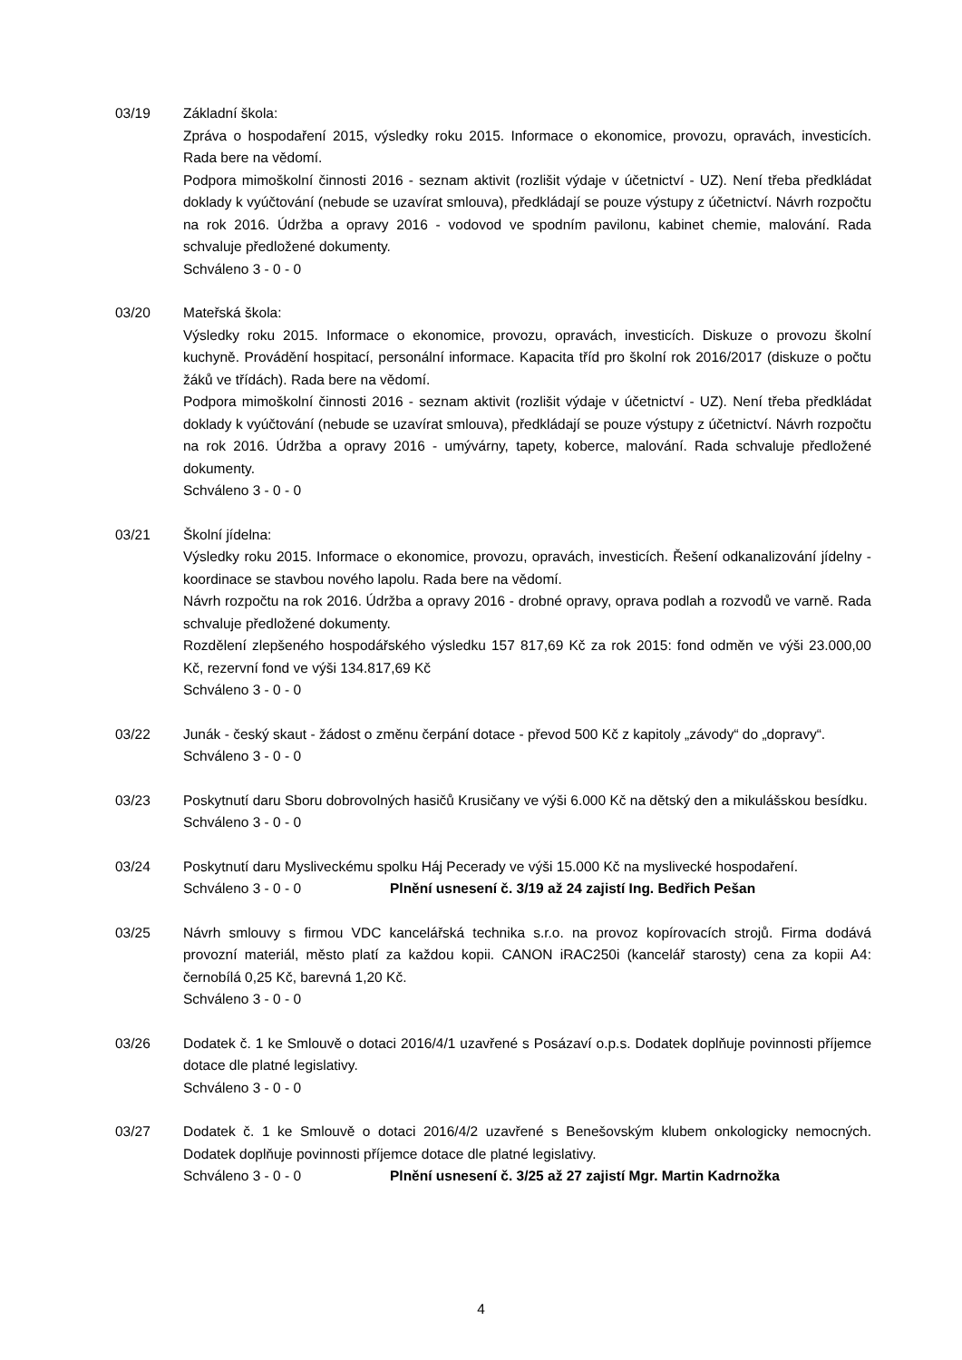03/19 Základní škola:
Zpráva o hospodaření 2015, výsledky roku 2015. Informace o ekonomice, provozu, opravách, investicích. Rada bere na vědomí.
Podpora mimoškolní činnosti 2016 - seznam aktivit (rozlišit výdaje v účetnictví - UZ). Není třeba předkládat doklady k vyúčtování (nebude se uzavírat smlouva), předkládají se pouze výstupy z účetnictví. Návrh rozpočtu na rok 2016. Údržba a opravy 2016 - vodovod ve spodním pavilonu, kabinet chemie, malování. Rada schvaluje předložené dokumenty.
Schváleno 3 - 0 - 0
03/20 Mateřská škola:
Výsledky roku 2015. Informace o ekonomice, provozu, opravách, investicích. Diskuze o provozu školní kuchyně. Provádění hospitací, personální informace. Kapacita tříd pro školní rok 2016/2017 (diskuze o počtu žáků ve třídách). Rada bere na vědomí.
Podpora mimoškolní činnosti 2016 - seznam aktivit (rozlišit výdaje v účetnictví - UZ). Není třeba předkládat doklady k vyúčtování (nebude se uzavírat smlouva), předkládají se pouze výstupy z účetnictví. Návrh rozpočtu na rok 2016. Údržba a opravy 2016 - umývárny, tapety, koberce, malování. Rada schvaluje předložené dokumenty.
Schváleno 3 - 0 - 0
03/21 Školní jídelna:
Výsledky roku 2015. Informace o ekonomice, provozu, opravách, investicích. Řešení odkanalizování jídelny - koordinace se stavbou nového lapolu. Rada bere na vědomí.
Návrh rozpočtu na rok 2016. Údržba a opravy 2016 - drobné opravy, oprava podlah a rozvodů ve varně. Rada schvaluje předložené dokumenty.
Rozdělení zlepšeného hospodářského výsledku 157 817,69 Kč za rok 2015: fond odměn ve výši 23.000,00 Kč, rezervní fond ve výši 134.817,69 Kč
Schváleno 3 - 0 - 0
03/22 Junák - český skaut - žádost o změnu čerpání dotace - převod 500 Kč z kapitoly „závody“ do „dopravy“.
Schváleno 3 - 0 - 0
03/23 Poskytnutí daru Sboru dobrovolných hasičů Krusičany ve výši 6.000 Kč na dětský den a mikulášskou besídku.
Schváleno 3 - 0 - 0
03/24 Poskytnutí daru Mysliveckému spolku Háj Pecerady ve výši 15.000 Kč na myslivecké hospodaření.
Schváleno 3 - 0 - 0 Plnění usnesení č. 3/19 až 24 zajistí Ing. Bedřich Pešan
03/25 Návrh smlouvy s firmou VDC kancelářská technika s.r.o. na provoz kopírovacích strojů. Firma dodává provozní materiál, město platí za každou kopii. CANON iRAC250i (kancelář starosty) cena za kopii A4: černobílá 0,25 Kč, barevná 1,20 Kč.
Schváleno 3 - 0 - 0
03/26 Dodatek č. 1 ke Smlouvě o dotaci 2016/4/1 uzavřené s Posázaví o.p.s. Dodatek doplňuje povinnosti příjemce dotace dle platné legislativy.
Schváleno 3 - 0 - 0
03/27 Dodatek č. 1 ke Smlouvě o dotaci 2016/4/2 uzavřené s Benešovským klubem onkologicky nemocných. Dodatek doplňuje povinnosti příjemce dotace dle platné legislativy.
Schváleno 3 - 0 - 0 Plnění usnesení č. 3/25 až 27 zajistí Mgr. Martin Kadrnožka
4